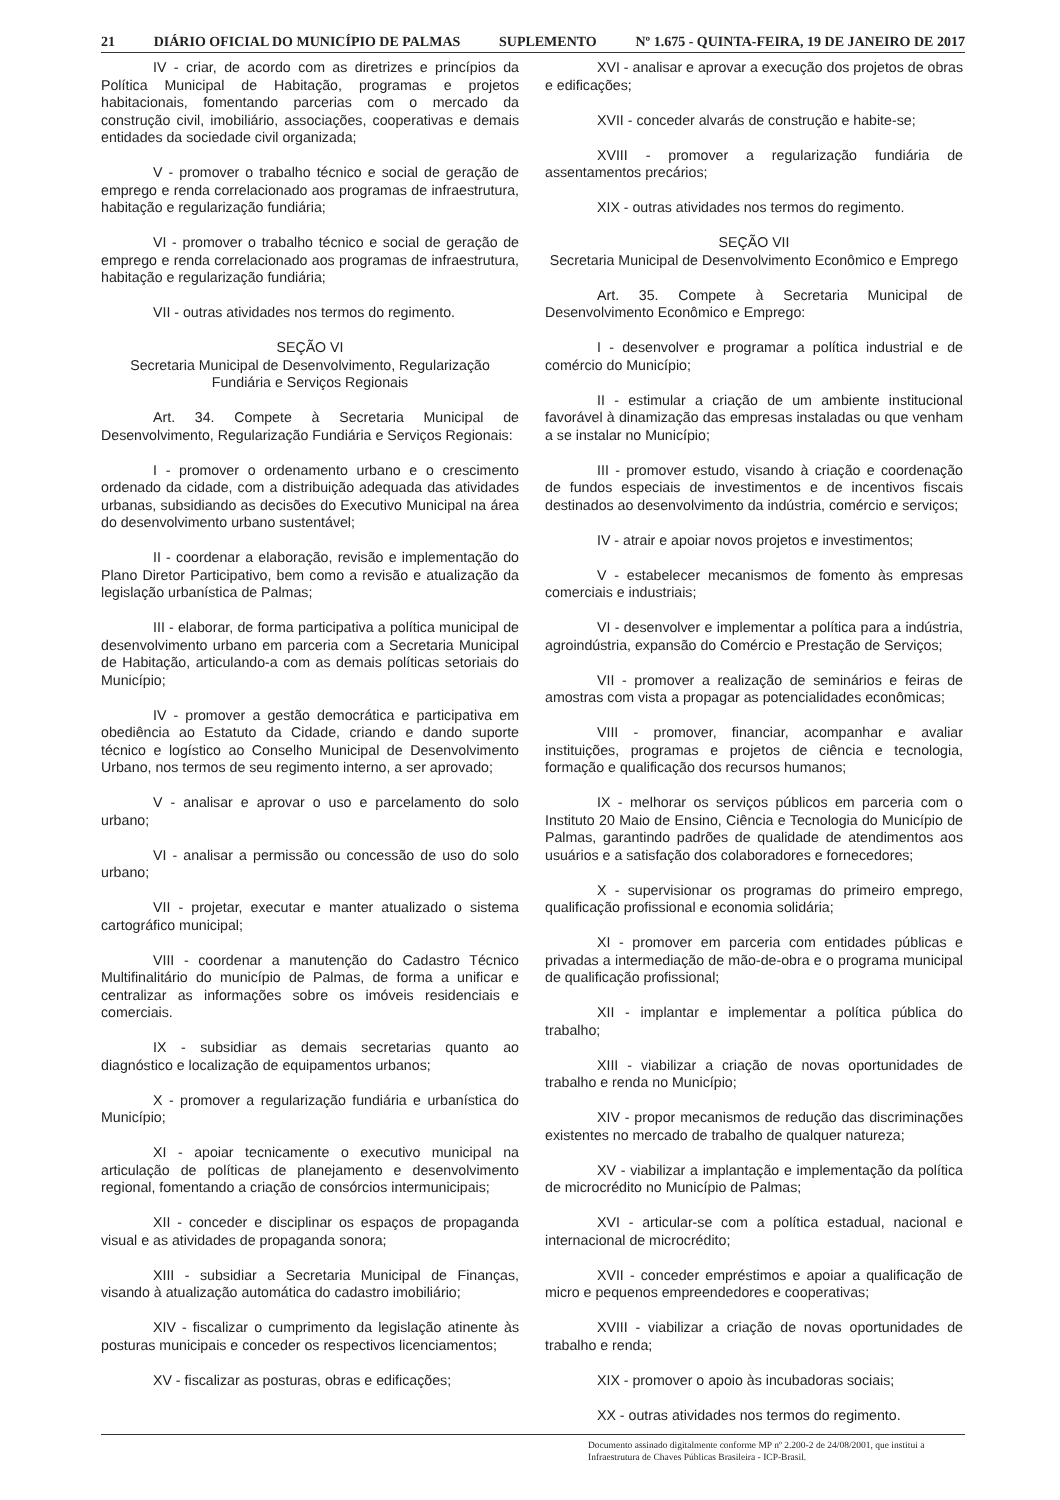21 DIÁRIO OFICIAL DO MUNICÍPIO DE PALMAS SUPLEMENTO Nº 1.675 - QUINTA-FEIRA, 19 DE JANEIRO DE 2017
IV - criar, de acordo com as diretrizes e princípios da Política Municipal de Habitação, programas e projetos habitacionais, fomentando parcerias com o mercado da construção civil, imobiliário, associações, cooperativas e demais entidades da sociedade civil organizada;
V - promover o trabalho técnico e social de geração de emprego e renda correlacionado aos programas de infraestrutura, habitação e regularização fundiária;
VI - promover o trabalho técnico e social de geração de emprego e renda correlacionado aos programas de infraestrutura, habitação e regularização fundiária;
VII - outras atividades nos termos do regimento.
SEÇÃO VI
Secretaria Municipal de Desenvolvimento, Regularização Fundiária e Serviços Regionais
Art. 34. Compete à Secretaria Municipal de Desenvolvimento, Regularização Fundiária e Serviços Regionais:
I - promover o ordenamento urbano e o crescimento ordenado da cidade, com a distribuição adequada das atividades urbanas, subsidiando as decisões do Executivo Municipal na área do desenvolvimento urbano sustentável;
II - coordenar a elaboração, revisão e implementação do Plano Diretor Participativo, bem como a revisão e atualização da legislação urbanística de Palmas;
III - elaborar, de forma participativa a política municipal de desenvolvimento urbano em parceria com a Secretaria Municipal de Habitação, articulando-a com as demais políticas setoriais do Município;
IV - promover a gestão democrática e participativa em obediência ao Estatuto da Cidade, criando e dando suporte técnico e logístico ao Conselho Municipal de Desenvolvimento Urbano, nos termos de seu regimento interno, a ser aprovado;
V - analisar e aprovar o uso e parcelamento do solo urbano;
VI - analisar a permissão ou concessão de uso do solo urbano;
VII - projetar, executar e manter atualizado o sistema cartográfico municipal;
VIII - coordenar a manutenção do Cadastro Técnico Multifinalitário do município de Palmas, de forma a unificar e centralizar as informações sobre os imóveis residenciais e comerciais.
IX - subsidiar as demais secretarias quanto ao diagnóstico e localização de equipamentos urbanos;
X - promover a regularização fundiária e urbanística do Município;
XI - apoiar tecnicamente o executivo municipal na articulação de políticas de planejamento e desenvolvimento regional, fomentando a criação de consórcios intermunicipais;
XII - conceder e disciplinar os espaços de propaganda visual e as atividades de propaganda sonora;
XIII - subsidiar a Secretaria Municipal de Finanças, visando à atualização automática do cadastro imobiliário;
XIV - fiscalizar o cumprimento da legislação atinente às posturas municipais e conceder os respectivos licenciamentos;
XV - fiscalizar as posturas, obras e edificações;
XVI - analisar e aprovar a execução dos projetos de obras e edificações;
XVII - conceder alvarás de construção e habite-se;
XVIII - promover a regularização fundiária de assentamentos precários;
XIX - outras atividades nos termos do regimento.
SEÇÃO VII
Secretaria Municipal de Desenvolvimento Econômico e Emprego
Art. 35. Compete à Secretaria Municipal de Desenvolvimento Econômico e Emprego:
I - desenvolver e programar a política industrial e de comércio do Município;
II - estimular a criação de um ambiente institucional favorável à dinamização das empresas instaladas ou que venham a se instalar no Município;
III - promover estudo, visando à criação e coordenação de fundos especiais de investimentos e de incentivos fiscais destinados ao desenvolvimento da indústria, comércio e serviços;
IV - atrair e apoiar novos projetos e investimentos;
V - estabelecer mecanismos de fomento às empresas comerciais e industriais;
VI - desenvolver e implementar a política para a indústria, agroindústria, expansão do Comércio e Prestação de Serviços;
VII - promover a realização de seminários e feiras de amostras com vista a propagar as potencialidades econômicas;
VIII - promover, financiar, acompanhar e avaliar instituições, programas e projetos de ciência e tecnologia, formação e qualificação dos recursos humanos;
IX - melhorar os serviços públicos em parceria com o Instituto 20 Maio de Ensino, Ciência e Tecnologia do Município de Palmas, garantindo padrões de qualidade de atendimentos aos usuários e a satisfação dos colaboradores e fornecedores;
X - supervisionar os programas do primeiro emprego, qualificação profissional e economia solidária;
XI - promover em parceria com entidades públicas e privadas a intermediação de mão-de-obra e o programa municipal de qualificação profissional;
XII - implantar e implementar a política pública do trabalho;
XIII - viabilizar a criação de novas oportunidades de trabalho e renda no Município;
XIV - propor mecanismos de redução das discriminações existentes no mercado de trabalho de qualquer natureza;
XV - viabilizar a implantação e implementação da política de microcrédito no Município de Palmas;
XVI - articular-se com a política estadual, nacional e internacional de microcrédito;
XVII - conceder empréstimos e apoiar a qualificação de micro e pequenos empreendedores e cooperativas;
XVIII - viabilizar a criação de novas oportunidades de trabalho e renda;
XIX - promover o apoio às incubadoras sociais;
XX - outras atividades nos termos do regimento.
Documento assinado digitalmente conforme MP nº 2.200-2 de 24/08/2001, que institui a Infraestrutura de Chaves Públicas Brasileira - ICP-Brasil.